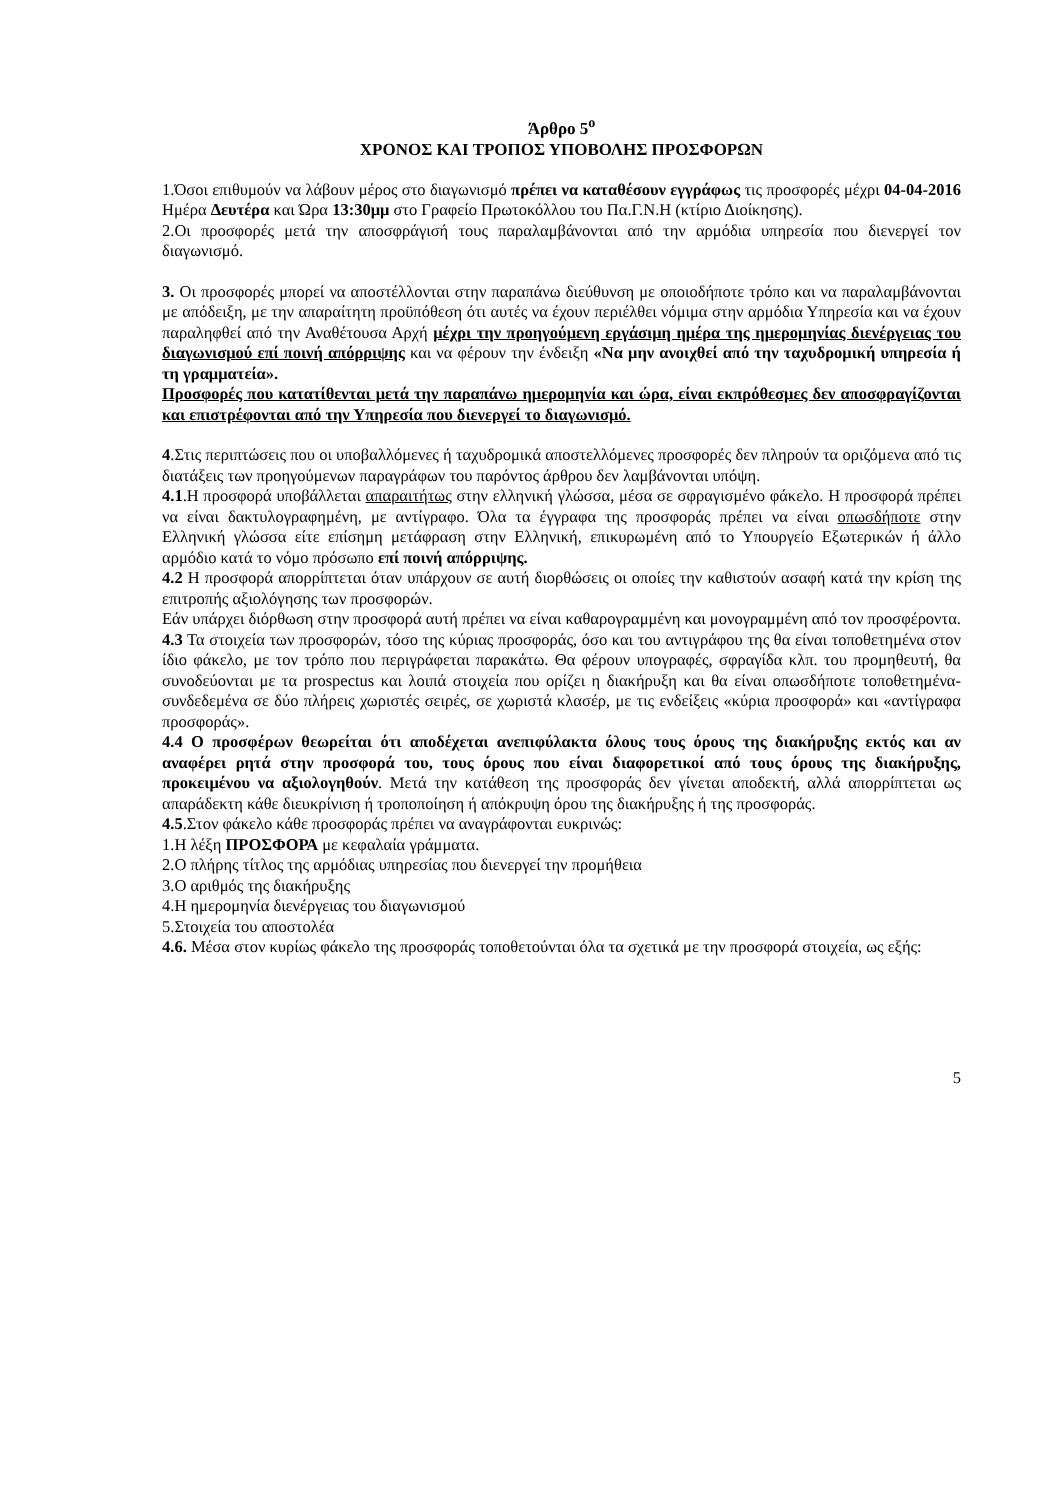Άρθρο 5<sup>ο</sup>
ΧΡΟΝΟΣ ΚΑΙ ΤΡΟΠΟΣ ΥΠΟΒΟΛΗΣ ΠΡΟΣΦΟΡΩΝ
1.Όσοι επιθυμούν να λάβουν μέρος στο διαγωνισμό πρέπει να καταθέσουν εγγράφως τις προσφορές μέχρι 04-04-2016 Ημέρα Δευτέρα και Ώρα 13:30μμ στο Γραφείο Πρωτοκόλλου του Πα.Γ.Ν.Η (κτίριο Διοίκησης).
2.Οι προσφορές μετά την αποσφράγισή τους παραλαμβάνονται από την αρμόδια υπηρεσία που διενεργεί τον διαγωνισμό.
3. Οι προσφορές μπορεί να αποστέλλονται στην παραπάνω διεύθυνση με οποιοδήποτε τρόπο και να παραλαμβάνονται με απόδειξη, με την απαραίτητη προϋπόθεση ότι αυτές να έχουν περιέλθει νόμιμα στην αρμόδια Υπηρεσία και να έχουν παραληφθεί από την Αναθέτουσα Αρχή μέχρι την προηγούμενη εργάσιμη ημέρα της ημερομηνίας διενέργειας του διαγωνισμού επί ποινή απόρριψης και να φέρουν την ένδειξη «Να μην ανοιχθεί από την ταχυδρομική υπηρεσία ή τη γραμματεία».
Προσφορές που κατατίθενται μετά την παραπάνω ημερομηνία και ώρα, είναι εκπρόθεσμες δεν αποσφραγίζονται και επιστρέφονται από την Υπηρεσία που διενεργεί το διαγωνισμό.
4.Στις περιπτώσεις που οι υποβαλλόμενες ή ταχυδρομικά αποστελλόμενες προσφορές δεν πληρούν τα οριζόμενα από τις διατάξεις των προηγούμενων παραγράφων του παρόντος άρθρου δεν λαμβάνονται υπόψη.
4.1.Η προσφορά υποβάλλεται απαραιτήτως στην ελληνική γλώσσα, μέσα σε σφραγισμένο φάκελο. Η προσφορά πρέπει να είναι δακτυλογραφημένη, με αντίγραφο. Όλα τα έγγραφα της προσφοράς πρέπει να είναι οπωσδήποτε στην Ελληνική γλώσσα είτε επίσημη μετάφραση στην Ελληνική, επικυρωμένη από το Υπουργείο Εξωτερικών ή άλλο αρμόδιο κατά το νόμο πρόσωπο επί ποινή απόρριψης.
4.2 Η προσφορά απορρίπτεται όταν υπάρχουν σε αυτή διορθώσεις οι οποίες την καθιστούν ασαφή κατά την κρίση της επιτροπής αξιολόγησης των προσφορών.
Εάν υπάρχει διόρθωση στην προσφορά αυτή πρέπει να είναι καθαρογραμμένη και μονογραμμένη από τον προσφέροντα.
4.3 Τα στοιχεία των προσφορών, τόσο της κύριας προσφοράς, όσο και του αντιγράφου της θα είναι τοποθετημένα στον ίδιο φάκελο, με τον τρόπο που περιγράφεται παρακάτω. Θα φέρουν υπογραφές, σφραγίδα κλπ. του προμηθευτή, θα συνοδεύονται με τα prospectus και λοιπά στοιχεία που ορίζει η διακήρυξη και θα είναι οπωσδήποτε τοποθετημένα-συνδεδεμένα σε δύο πλήρεις χωριστές σειρές, σε χωριστά κλασέρ, με τις ενδείξεις «κύρια προσφορά» και «αντίγραφα προσφοράς».
4.4 Ο προσφέρων θεωρείται ότι αποδέχεται ανεπιφύλακτα όλους τους όρους της διακήρυξης εκτός και αν αναφέρει ρητά στην προσφορά του, τους όρους που είναι διαφορετικοί από τους όρους της διακήρυξης, προκειμένου να αξιολογηθούν. Μετά την κατάθεση της προσφοράς δεν γίνεται αποδεκτή, αλλά απορρίπτεται ως απαράδεκτη κάθε διευκρίνιση ή τροποποίηση ή απόκρυψη όρου της διακήρυξης ή της προσφοράς.
4.5.Στον φάκελο κάθε προσφοράς πρέπει να αναγράφονται ευκρινώς:
1.Η λέξη ΠΡΟΣΦΟΡΑ με κεφαλαία γράμματα.
2.Ο πλήρης τίτλος της αρμόδιας υπηρεσίας που διενεργεί την προμήθεια
3.Ο αριθμός της διακήρυξης
4.Η ημερομηνία διενέργειας του διαγωνισμού
5.Στοιχεία του αποστολέα
4.6. Μέσα στον κυρίως φάκελο της προσφοράς τοποθετούνται όλα τα σχετικά με την προσφορά στοιχεία, ως εξής:
5